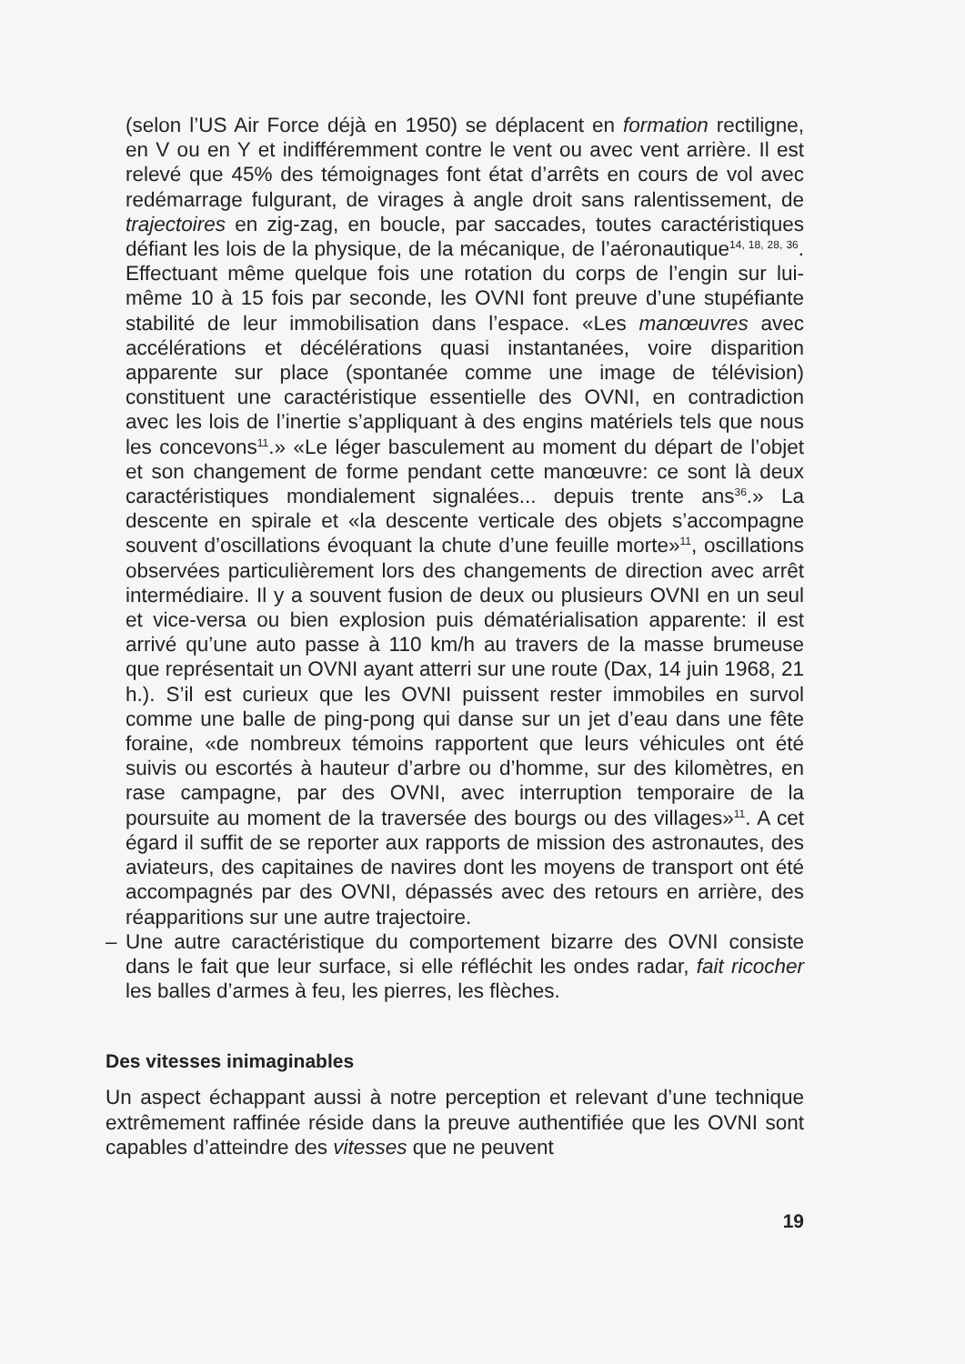(selon l’US Air Force déjà en 1950) se déplacent en formation rectiligne, en V ou en Y et indifféremment contre le vent ou avec vent arrière. Il est relevé que 45% des témoignages font état d’arrêts en cours de vol avec redémarrage fulgurant, de virages à angle droit sans ralentissement, de trajectoires en zig-zag, en boucle, par saccades, toutes caractéristiques défiant les lois de la physique, de la mécanique, de l’aéronautique<sup>14, 18, 28, 36</sup>. Effectuant même quelque fois une rotation du corps de l’engin sur lui-même 10 à 15 fois par seconde, les OVNI font preuve d’une stupéfiante stabilité de leur immobilisation dans l’espace. «Les manœuvres avec accélérations et décélérations quasi instantanées, voire disparition apparente sur place (spontanée comme une image de télévision) constituent une caractéristique essentielle des OVNI, en contradiction avec les lois de l’inertie s’appliquant à des engins matériels tels que nous les concevons<sup>11</sup>.» «Le léger basculement au moment du départ de l’objet et son changement de forme pendant cette manœuvre: ce sont là deux caractéristiques mondialement signalées... depuis trente ans<sup>36</sup>.» La descente en spirale et «la descente verticale des objets s’accompagne souvent d’oscillations évoquant la chute d’une feuille morte»<sup>11</sup>, oscillations observées particulièrement lors des changements de direction avec arrêt intermédiaire. Il y a souvent fusion de deux ou plusieurs OVNI en un seul et vice-versa ou bien explosion puis dématérialisation apparente: il est arrivé qu’une auto passe à 110 km/h au travers de la masse brumeuse que représentait un OVNI ayant atterri sur une route (Dax, 14 juin 1968, 21 h.). S’il est curieux que les OVNI puissent rester immobiles en survol comme une balle de ping-pong qui danse sur un jet d’eau dans une fête foraine, «de nombreux témoins rapportent que leurs véhicules ont été suivis ou escortés à hauteur d’arbre ou d’homme, sur des kilomètres, en rase campagne, par des OVNI, avec interruption temporaire de la poursuite au moment de la traversée des bourgs ou des villages»<sup>11</sup>. A cet égard il suffit de se reporter aux rapports de mission des astronautes, des aviateurs, des capitaines de navires dont les moyens de transport ont été accompagnés par des OVNI, dépassés avec des retours en arrière, des réapparitions sur une autre trajectoire.
– Une autre caractéristique du comportement bizarre des OVNI consiste dans le fait que leur surface, si elle réfléchit les ondes radar, fait ricocher les balles d’armes à feu, les pierres, les flèches.
Des vitesses inimaginables
Un aspect échappant aussi à notre perception et relevant d’une technique extrêmement raffinée réside dans la preuve authentifiée que les OVNI sont capables d’atteindre des vitesses que ne peuvent
19